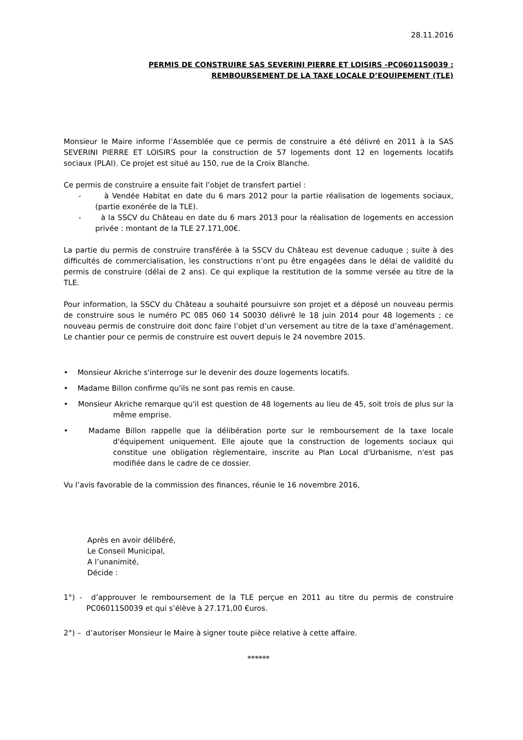28.11.2016
PERMIS DE CONSTRUIRE SAS SEVERINI PIERRE ET LOISIRS -PC06011S0039 :
REMBOURSEMENT DE LA TAXE LOCALE D’EQUIPEMENT (TLE)
Monsieur le Maire informe l’Assemblée que ce permis de construire a été délivré en 2011 à la SAS SEVERINI PIERRE ET LOISIRS pour la construction de 57 logements dont 12 en logements locatifs sociaux (PLAI). Ce projet est situé au 150, rue de la Croix Blanche.
Ce permis de construire a ensuite fait l’objet de transfert partiel :
- à Vendée Habitat en date du 6 mars 2012 pour la partie réalisation de logements sociaux, (partie exonérée de la TLE).
- à la SSCV du Château en date du 6 mars 2013 pour la réalisation de logements en accession privée : montant de la TLE 27.171,00€.
La partie du permis de construire transférée à la SSCV du Château est devenue caduque ; suite à des difficultés de commercialisation, les constructions n’ont pu être engagées dans le délai de validité du permis de construire (délai de 2 ans). Ce qui explique la restitution de la somme versée au titre de la TLE.
Pour information, la SSCV du Château a souhaité poursuivre son projet et a déposé un nouveau permis de construire sous le numéro PC 085 060 14 S0030 délivré le 18 juin 2014 pour 48 logements ; ce nouveau permis de construire doit donc faire l’objet d’un versement au titre de la taxe d’aménagement. Le chantier pour ce permis de construire est ouvert depuis le 24 novembre 2015.
• Monsieur Akriche s'interroge sur le devenir des douze logements locatifs.
• Madame Billon confirme qu'ils ne sont pas remis en cause.
• Monsieur Akriche remarque qu'il est question de 48 logements au lieu de 45, soit trois de plus sur la même emprise.
• Madame Billon rappelle que la délibération porte sur le remboursement de la taxe locale d'équipement uniquement. Elle ajoute que la construction de logements sociaux qui constitue une obligation règlementaire, inscrite au Plan Local d'Urbanisme, n'est pas modifiée dans le cadre de ce dossier.
Vu l’avis favorable de la commission des finances, réunie le 16 novembre 2016,
Après en avoir délibéré,
Le Conseil Municipal,
A l’unanimité,
Décide :
1°) - d’approuver le remboursement de la TLE perçue en 2011 au titre du permis de construire PC06011S0039 et qui s’élève à 27.171,00 €uros.
2°) – d’autoriser Monsieur le Maire à signer toute pièce relative à cette affaire.
******